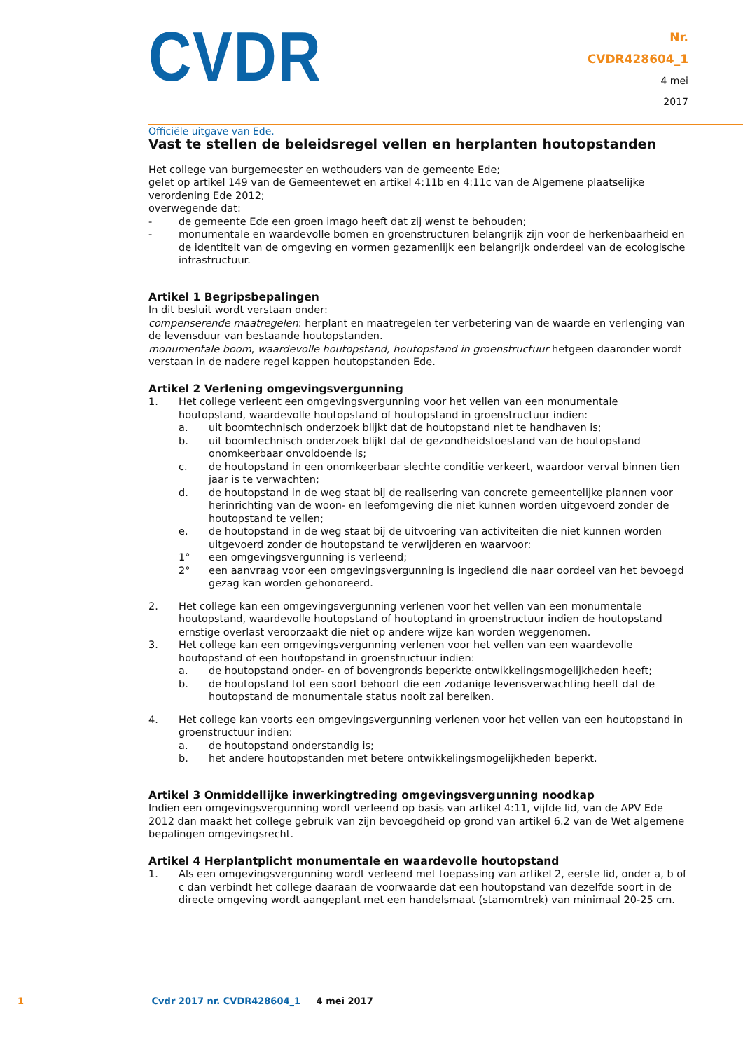CVDR
Officiële uitgave van Ede.
Nr.
CVDR428604_1
4 mei
2017
Vast te stellen de beleidsregel vellen en herplanten houtopstanden
Het college van burgemeester en wethouders van de gemeente Ede;
gelet op artikel 149 van de Gemeentewet en artikel 4:11b en 4:11c van de Algemene plaatselijke verordening Ede 2012;
overwegende dat:
- de gemeente Ede een groen imago heeft dat zij wenst te behouden;
- monumentale en waardevolle bomen en groenstructuren belangrijk zijn voor de herkenbaarheid en de identiteit van de omgeving en vormen gezamenlijk een belangrijk onderdeel van de ecologische infrastructuur.
Artikel 1 Begripsbepalingen
In dit besluit wordt verstaan onder:
compenserende maatregelen: herplant en maatregelen ter verbetering van de waarde en verlenging van de levensduur van bestaande houtopstanden.
monumentale boom, waardevolle houtopstand, houtopstand in groenstructuur hetgeen daaronder wordt verstaan in de nadere regel kappen houtopstanden Ede.
Artikel 2 Verlening omgevingsvergunning
1. Het college verleent een omgevingsvergunning voor het vellen van een monumentale houtopstand, waardevolle houtopstand of houtopstand in groenstructuur indien:
a. uit boomtechnisch onderzoek blijkt dat de houtopstand niet te handhaven is;
b. uit boomtechnisch onderzoek blijkt dat de gezondheidstoestand van de houtopstand onomkeerbaar onvoldoende is;
c. de houtopstand in een onomkeerbaar slechte conditie verkeert, waardoor verval binnen tien jaar is te verwachten;
d. de houtopstand in de weg staat bij de realisering van concrete gemeentelijke plannen voor herinrichting van de woon- en leefomgeving die niet kunnen worden uitgevoerd zonder de houtopstand te vellen;
e. de houtopstand in de weg staat bij de uitvoering van activiteiten die niet kunnen worden uitgevoerd zonder de houtopstand te verwijderen en waarvoor:
1° een omgevingsvergunning is verleend;
2° een aanvraag voor een omgevingsvergunning is ingediend die naar oordeel van het bevoegd gezag kan worden gehonoreerd.
2. Het college kan een omgevingsvergunning verlenen voor het vellen van een monumentale houtopstand, waardevolle houtopstand of houtoptand in groenstructuur indien de houtopstand ernstige overlast veroorzaakt die niet op andere wijze kan worden weggenomen.
3. Het college kan een omgevingsvergunning verlenen voor het vellen van een waardevolle houtopstand of een houtopstand in groenstructuur indien:
a. de houtopstand onder- en of bovengronds beperkte ontwikkelingsmogelijkheden heeft;
b. de houtopstand tot een soort behoort die een zodanige levensverwachting heeft dat de houtopstand de monumentale status nooit zal bereiken.
4. Het college kan voorts een omgevingsvergunning verlenen voor het vellen van een houtopstand in groenstructuur indien:
a. de houtopstand onderstandig is;
b. het andere houtopstanden met betere ontwikkelingsmogelijkheden beperkt.
Artikel 3 Onmiddellijke inwerkingtreding omgevingsvergunning noodkap
Indien een omgevingsvergunning wordt verleend op basis van artikel 4:11, vijfde lid, van de APV Ede 2012 dan maakt het college gebruik van zijn bevoegdheid op grond van artikel 6.2 van de Wet algemene bepalingen omgevingsrecht.
Artikel 4 Herplantplicht monumentale en waardevolle houtopstand
1. Als een omgevingsvergunning wordt verleend met toepassing van artikel 2, eerste lid, onder a, b of c dan verbindt het college daaraan de voorwaarde dat een houtopstand van dezelfde soort in de directe omgeving wordt aangeplant met een handelsmaat (stamomtrek) van minimaal 20-25 cm.
1 Cvdr 2017 nr. CVDR428604_1 4 mei 2017